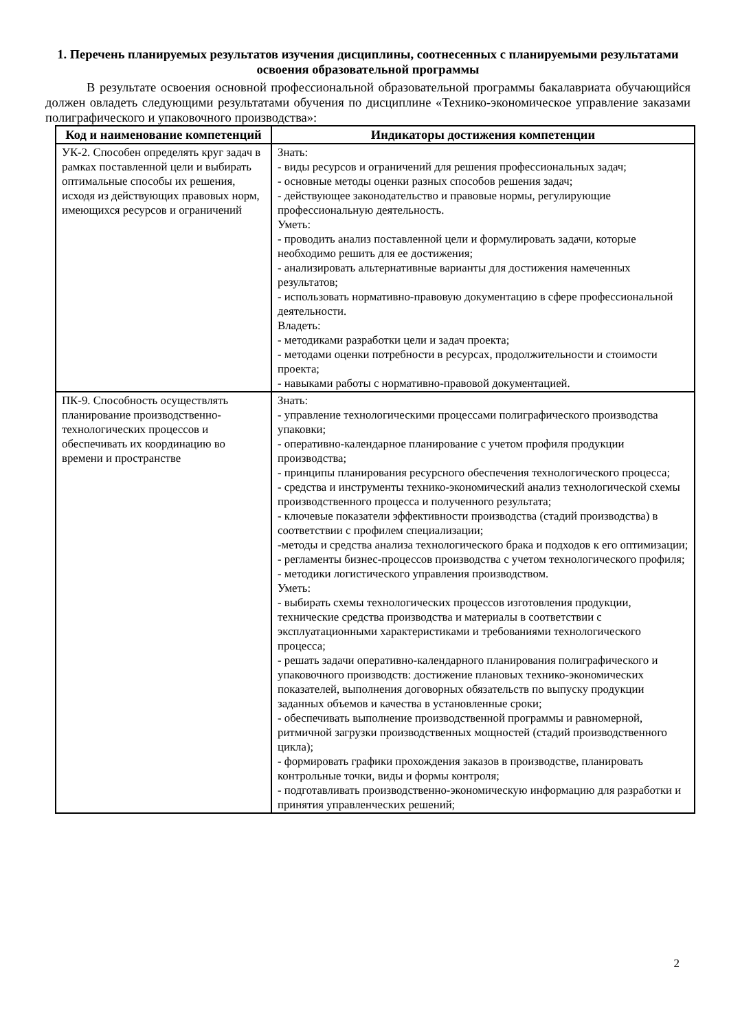1. Перечень планируемых результатов изучения дисциплины, соотнесенных с планируемыми результатами освоения образовательной программы
В результате освоения основной профессиональной образовательной программы бакалавриата обучающийся должен овладеть следующими результатами обучения по дисциплине «Технико-экономическое управление заказами полиграфического и упаковочного производства»:
| Код и наименование компетенций | Индикаторы достижения компетенции |
| --- | --- |
| УК-2. Способен определять круг задач в рамках поставленной цели и выбирать оптимальные способы их решения, исходя из действующих правовых норм, имеющихся ресурсов и ограничений | Знать: - виды ресурсов и ограничений для решения профессиональных задач; - основные методы оценки разных способов решения задач; - действующее законодательство и правовые нормы, регулирующие профессиональную деятельность. Уметь: - проводить анализ поставленной цели и формулировать задачи, которые необходимо решить для ее достижения; - анализировать альтернативные варианты для достижения намеченных результатов; - использовать нормативно-правовую документацию в сфере профессиональной деятельности. Владеть: - методиками разработки цели и задач проекта; - методами оценки потребности в ресурсах, продолжительности и стоимости проекта; - навыками работы с нормативно-правовой документацией. |
| ПК-9. Способность осуществлять планирование производственно-технологических процессов и обеспечивать их координацию во времени и пространстве | Знать: - управление технологическими процессами полиграфического производства упаковки; - оперативно-календарное планирование с учетом профиля продукции производства; - принципы планирования ресурсного обеспечения технологического процесса; - средства и инструменты технико-экономический анализ технологической схемы производственного процесса и полученного результата; - ключевые показатели эффективности производства (стадий производства) в соответствии с профилем специализации; -методы и средства анализа технологического брака и подходов к его оптимизации; - регламенты бизнес-процессов производства с учетом технологического профиля; - методики логистического управления производством. Уметь: - выбирать схемы технологических процессов изготовления продукции, технические средства производства и материалы в соответствии с эксплуатационными характеристиками и требованиями технологического процесса; - решать задачи оперативно-календарного планирования полиграфического и упаковочного производств: достижение плановых технико-экономических показателей, выполнения договорных обязательств по выпуску продукции заданных объемов и качества в установленные сроки; - обеспечивать выполнение производственной программы и равномерной, ритмичной загрузки производственных мощностей (стадий производственного цикла); - формировать графики прохождения заказов в производстве, планировать контрольные точки, виды и формы контроля; - подготавливать производственно-экономическую информацию для разработки и принятия управленческих решений; |
2